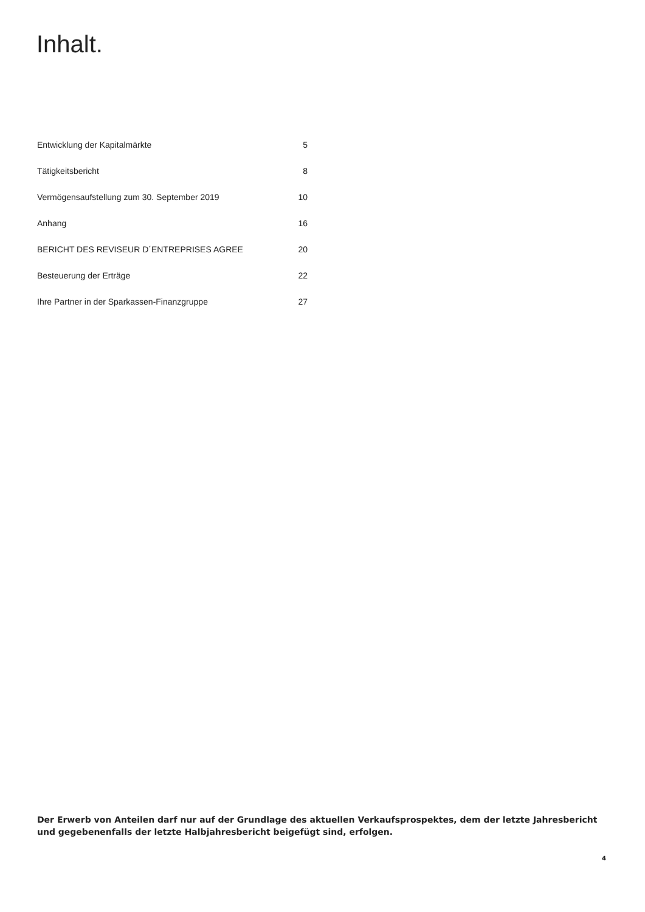Inhalt.
Entwicklung der Kapitalmärkte 5
Tätigkeitsbericht 8
Vermögensaufstellung zum 30. September 2019 10
Anhang 16
BERICHT DES REVISEUR D´ENTREPRISES AGREE 20
Besteuerung der Erträge 22
Ihre Partner in der Sparkassen-Finanzgruppe 27
Der Erwerb von Anteilen darf nur auf der Grundlage des aktuellen Verkaufsprospektes, dem der letzte Jahresbericht und gegebenenfalls der letzte Halbjahresbericht beigefügt sind, erfolgen.
4